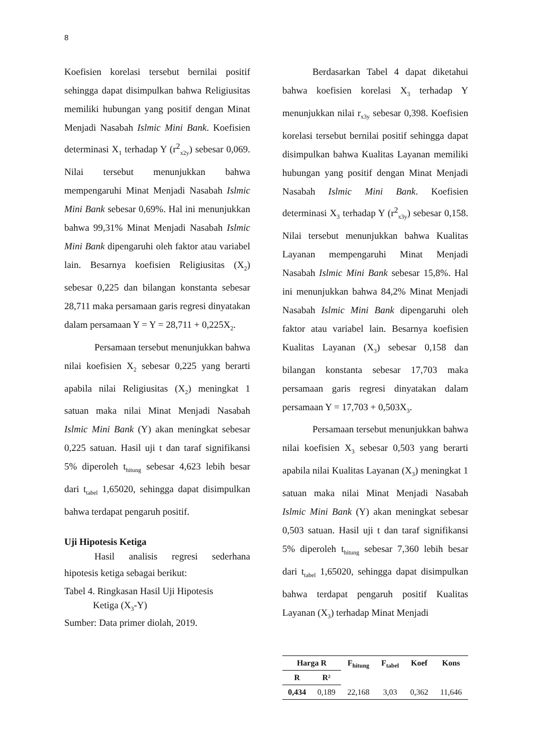8
Koefisien korelasi tersebut bernilai positif sehingga dapat disimpulkan bahwa Religiusitas memiliki hubungan yang positif dengan Minat Menjadi Nasabah Islmic Mini Bank. Koefisien determinasi X<sub>1</sub> terhadap Y (r<sup>2</sup><sub>x2y</sub>) sebesar 0,069. Nilai tersebut menunjukkan bahwa mempengaruhi Minat Menjadi Nasabah Islmic Mini Bank sebesar 0,69%. Hal ini menunjukkan bahwa 99,31% Minat Menjadi Nasabah Islmic Mini Bank dipengaruhi oleh faktor atau variabel lain. Besarnya koefisien Religiusitas (X<sub>2</sub>) sebesar 0,225 dan bilangan konstanta sebesar 28,711 maka persamaan garis regresi dinyatakan dalam persamaan Y = Y = 28,711 + 0,225X<sub>2</sub>.
Persamaan tersebut menunjukkan bahwa nilai koefisien X<sub>2</sub> sebesar 0,225 yang berarti apabila nilai Religiusitas (X<sub>2</sub>) meningkat 1 satuan maka nilai Minat Menjadi Nasabah Islmic Mini Bank (Y) akan meningkat sebesar 0,225 satuan. Hasil uji t dan taraf signifikansi 5% diperoleh t<sub>hitung</sub> sebesar 4,623 lebih besar dari t<sub>tabel</sub> 1,65020, sehingga dapat disimpulkan bahwa terdapat pengaruh positif.
Uji Hipotesis Ketiga
Hasil analisis regresi sederhana hipotesis ketiga sebagai berikut:
Tabel 4. Ringkasan Hasil Uji Hipotesis
Ketiga (X<sub>3</sub>-Y)
Sumber: Data primer diolah, 2019.
Berdasarkan Tabel 4 dapat diketahui bahwa koefisien korelasi X<sub>3</sub> terhadap Y menunjukkan nilai r<sub>x3y</sub> sebesar 0,398. Koefisien korelasi tersebut bernilai positif sehingga dapat disimpulkan bahwa Kualitas Layanan memiliki hubungan yang positif dengan Minat Menjadi Nasabah Islmic Mini Bank. Koefisien determinasi X<sub>3</sub> terhadap Y (r<sup>2</sup><sub>x3y</sub>) sebesar 0,158. Nilai tersebut menunjukkan bahwa Kualitas Layanan mempengaruhi Minat Menjadi Nasabah Islmic Mini Bank sebesar 15,8%. Hal ini menunjukkan bahwa 84,2% Minat Menjadi Nasabah Islmic Mini Bank dipengaruhi oleh faktor atau variabel lain. Besarnya koefisien Kualitas Layanan (X<sub>3</sub>) sebesar 0,158 dan bilangan konstanta sebesar 17,703 maka persamaan garis regresi dinyatakan dalam persamaan Y = 17,703 + 0,503X<sub>3</sub>.
Persamaan tersebut menunjukkan bahwa nilai koefisien X<sub>3</sub> sebesar 0,503 yang berarti apabila nilai Kualitas Layanan (X<sub>3</sub>) meningkat 1 satuan maka nilai Minat Menjadi Nasabah Islmic Mini Bank (Y) akan meningkat sebesar 0,503 satuan. Hasil uji t dan taraf signifikansi 5% diperoleh t<sub>hitung</sub> sebesar 7,360 lebih besar dari t<sub>tabel</sub> 1,65020, sehingga dapat disimpulkan bahwa terdapat pengaruh positif Kualitas Layanan (X<sub>3</sub>) terhadap Minat Menjadi
| Harga R | | F<sub>hitung</sub> | F<sub>tabel</sub> | Koef | Kons |
| --- | --- | --- | --- | --- | --- |
| R | R² | | | | |
| 0,434 | 0,189 | 22,168 | 3,03 | 0,362 | 11,646 |